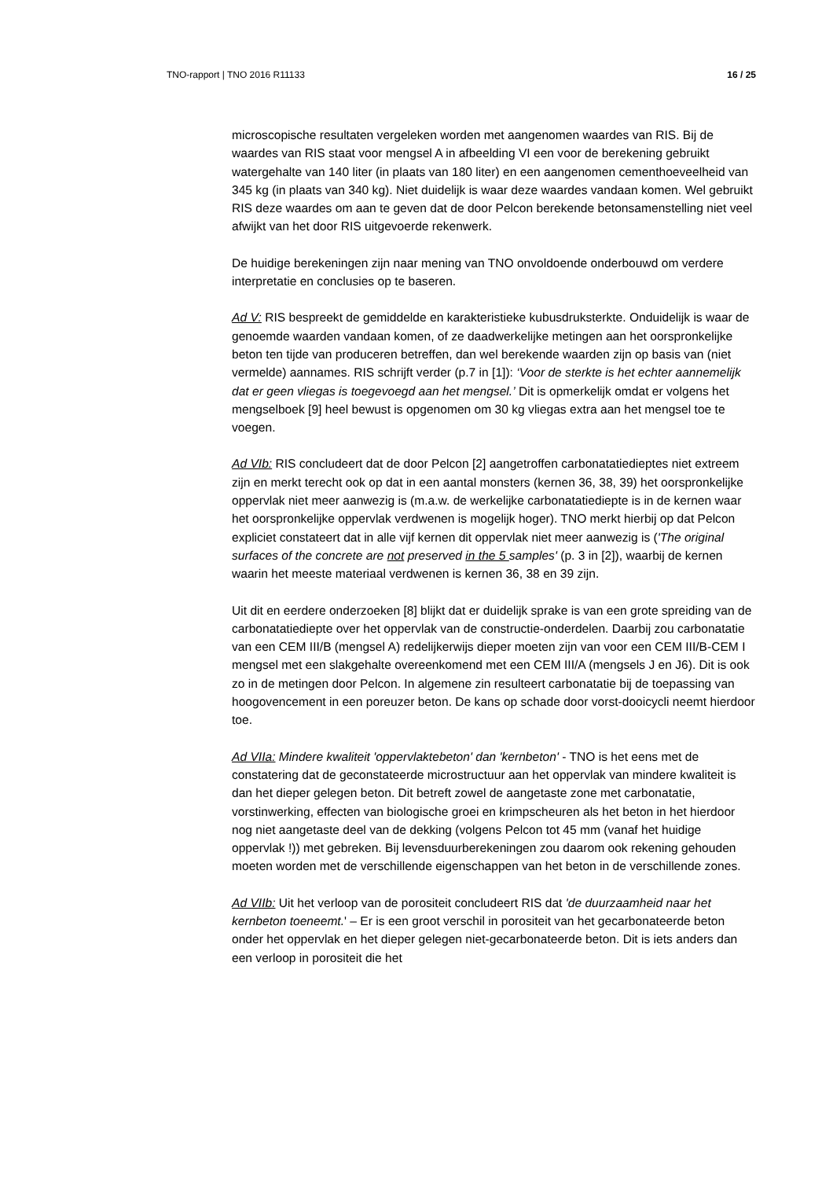TNO-rapport | TNO 2016 R11133 16 / 25
microscopische resultaten vergeleken worden met aangenomen waardes van RIS. Bij de waardes van RIS staat voor mengsel A in afbeelding VI een voor de berekening gebruikt watergehalte van 140 liter (in plaats van 180 liter) en een aangenomen cementhoeveelheid van 345 kg (in plaats van 340 kg). Niet duidelijk is waar deze waardes vandaan komen. Wel gebruikt RIS deze waardes om aan te geven dat de door Pelcon berekende betonsamenstelling niet veel afwijkt van het door RIS uitgevoerde rekenwerk.
De huidige berekeningen zijn naar mening van TNO onvoldoende onderbouwd om verdere interpretatie en conclusies op te baseren.
Ad V: RIS bespreekt de gemiddelde en karakteristieke kubusdruksterkte. Onduidelijk is waar de genoemde waarden vandaan komen, of ze daadwerkelijke metingen aan het oorspronkelijke beton ten tijde van produceren betreffen, dan wel berekende waarden zijn op basis van (niet vermelde) aannames. RIS schrijft verder (p.7 in [1]): ‘Voor de sterkte is het echter aannemelijk dat er geen vliegas is toegevoegd aan het mengsel.’ Dit is opmerkelijk omdat er volgens het mengselboek [9] heel bewust is opgenomen om 30 kg vliegas extra aan het mengsel toe te voegen.
Ad VIb: RIS concludeert dat de door Pelcon [2] aangetroffen carbonatatiedieptes niet extreem zijn en merkt terecht ook op dat in een aantal monsters (kernen 36, 38, 39) het oorspronkelijke oppervlak niet meer aanwezig is (m.a.w. de werkelijke carbonatatiediepte is in de kernen waar het oorspronkelijke oppervlak verdwenen is mogelijk hoger). TNO merkt hierbij op dat Pelcon expliciet constateert dat in alle vijf kernen dit oppervlak niet meer aanwezig is ('The original surfaces of the concrete are not preserved in the 5 samples' (p. 3 in [2]), waarbij de kernen waarin het meeste materiaal verdwenen is kernen 36, 38 en 39 zijn.
Uit dit en eerdere onderzoeken [8] blijkt dat er duidelijk sprake is van een grote spreiding van de carbonatatiediepte over het oppervlak van de constructie-onderdelen. Daarbij zou carbonatatie van een CEM III/B (mengsel A) redelijkerwijs dieper moeten zijn van voor een CEM III/B-CEM I mengsel met een slakgehalte overeenkomend met een CEM III/A (mengsels J en J6). Dit is ook zo in de metingen door Pelcon. In algemene zin resulteert carbonatatie bij de toepassing van hoogovencement in een poreuzer beton. De kans op schade door vorst-dooicycli neemt hierdoor toe.
Ad VIIa: Mindere kwaliteit 'oppervlaktebeton' dan 'kernbeton' - TNO is het eens met de constatering dat de geconstateerde microstructuur aan het oppervlak van mindere kwaliteit is dan het dieper gelegen beton. Dit betreft zowel de aangetaste zone met carbonatatie, vorstinwerking, effecten van biologische groei en krimpscheuren als het beton in het hierdoor nog niet aangetaste deel van de dekking (volgens Pelcon tot 45 mm (vanaf het huidige oppervlak !)) met gebreken. Bij levensduurberekeningen zou daarom ook rekening gehouden moeten worden met de verschillende eigenschappen van het beton in de verschillende zones.
Ad VIIb: Uit het verloop van de porositeit concludeert RIS dat 'de duurzaamheid naar het kernbeton toeneemt.' – Er is een groot verschil in porositeit van het gecarbonateerde beton onder het oppervlak en het dieper gelegen niet-gecarbonateerde beton. Dit is iets anders dan een verloop in porositeit die het